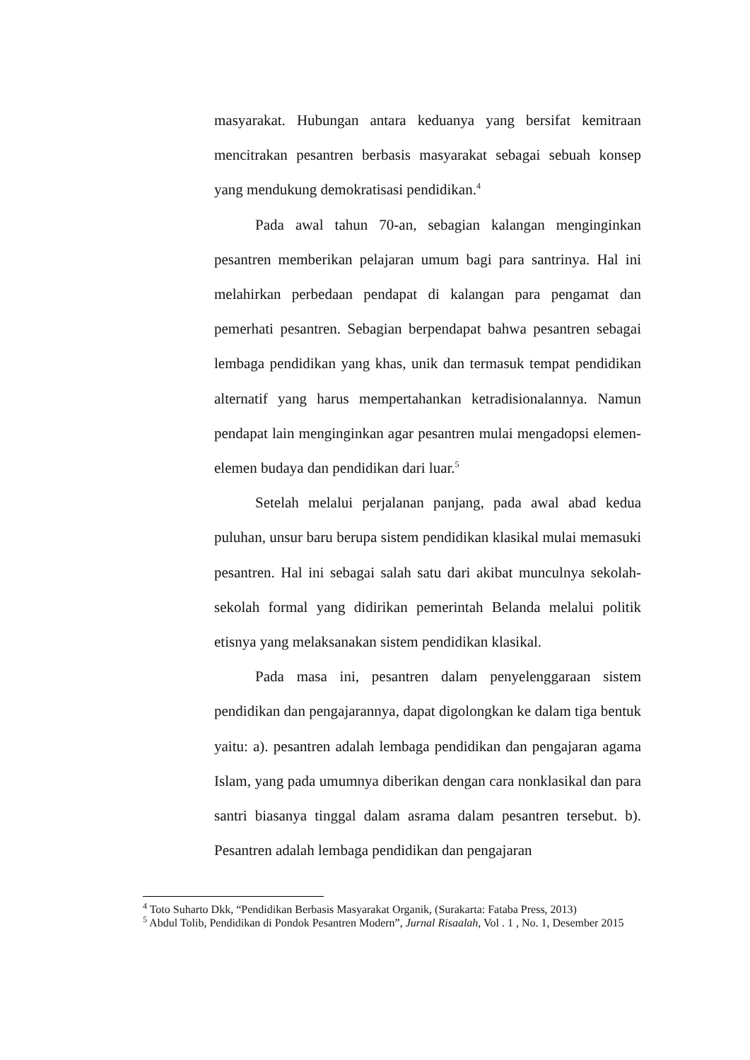masyarakat. Hubungan antara keduanya yang bersifat kemitraan mencitrakan pesantren berbasis masyarakat sebagai sebuah konsep yang mendukung demokratisasi pendidikan.<sup>4</sup>
Pada awal tahun 70-an, sebagian kalangan menginginkan pesantren memberikan pelajaran umum bagi para santrinya. Hal ini melahirkan perbedaan pendapat di kalangan para pengamat dan pemerhati pesantren. Sebagian berpendapat bahwa pesantren sebagai lembaga pendidikan yang khas, unik dan termasuk tempat pendidikan alternatif yang harus mempertahankan ketradisionalannya. Namun pendapat lain menginginkan agar pesantren mulai mengadopsi elemen-elemen budaya dan pendidikan dari luar.<sup>5</sup>
Setelah melalui perjalanan panjang, pada awal abad kedua puluhan, unsur baru berupa sistem pendidikan klasikal mulai memasuki pesantren. Hal ini sebagai salah satu dari akibat munculnya sekolah-sekolah formal yang didirikan pemerintah Belanda melalui politik etisnya yang melaksanakan sistem pendidikan klasikal.
Pada masa ini, pesantren dalam penyelenggaraan sistem pendidikan dan pengajarannya, dapat digolongkan ke dalam tiga bentuk yaitu: a). pesantren adalah lembaga pendidikan dan pengajaran agama Islam, yang pada umumnya diberikan dengan cara nonklasikal dan para santri biasanya tinggal dalam asrama dalam pesantren tersebut. b). Pesantren adalah lembaga pendidikan dan pengajaran
<sup>4</sup> Toto Suharto Dkk, “Pendidikan Berbasis Masyarakat Organik, (Surakarta: Fataba Press, 2013)
<sup>5</sup> Abdul Tolib, Pendidikan di Pondok Pesantren Modern”, Jurnal Risaalah, Vol . 1 , No. 1, Desember 2015